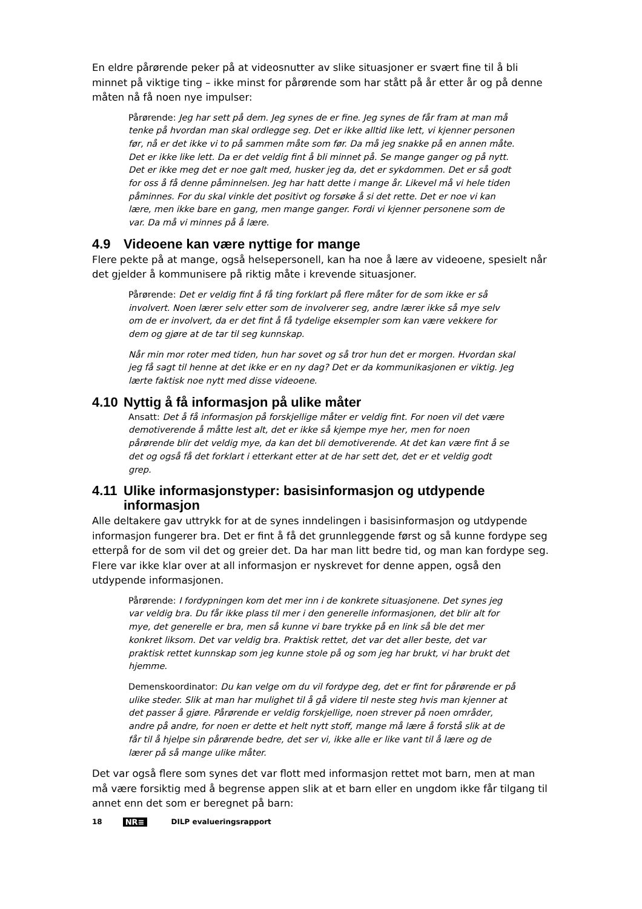En eldre pårørende peker på at videosnutter av slike situasjoner er svært fine til å bli minnet på viktige ting – ikke minst for pårørende som har stått på år etter år og på denne måten nå få noen nye impulser:
Pårørende: Jeg har sett på dem. Jeg synes de er fine. Jeg synes de får fram at man må tenke på hvordan man skal ordlegge seg. Det er ikke alltid like lett, vi kjenner personen før, nå er det ikke vi to på sammen måte som før. Da må jeg snakke på en annen måte. Det er ikke like lett. Da er det veldig fint å bli minnet på. Se mange ganger og på nytt. Det er ikke meg det er noe galt med, husker jeg da, det er sykdommen. Det er så godt for oss å få denne påminnelsen. Jeg har hatt dette i mange år. Likevel må vi hele tiden påminnes. For du skal vinkle det positivt og forsøke å si det rette. Det er noe vi kan lære, men ikke bare en gang, men mange ganger. Fordi vi kjenner personene som de var. Da må vi minnes på å lære.
4.9 Videoene kan være nyttige for mange
Flere pekte på at mange, også helsepersonell, kan ha noe å lære av videoene, spesielt når det gjelder å kommunisere på riktig måte i krevende situasjoner.
Pårørende: Det er veldig fint å få ting forklart på flere måter for de som ikke er så involvert. Noen lærer selv etter som de involverer seg, andre lærer ikke så mye selv om de er involvert, da er det fint å få tydelige eksempler som kan være vekkere for dem og gjøre at de tar til seg kunnskap.
Når min mor roter med tiden, hun har sovet og så tror hun det er morgen. Hvordan skal jeg få sagt til henne at det ikke er en ny dag? Det er da kommunikasjonen er viktig. Jeg lærte faktisk noe nytt med disse videoene.
4.10 Nyttig å få informasjon på ulike måter
Ansatt: Det å få informasjon på forskjellige måter er veldig fint. For noen vil det være demotiverende å måtte lest alt, det er ikke så kjempe mye her, men for noen pårørende blir det veldig mye, da kan det bli demotiverende. At det kan være fint å se det og også få det forklart i etterkant etter at de har sett det, det er et veldig godt grep.
4.11 Ulike informasjonstyper: basisinformasjon og utdypende informasjon
Alle deltakere gav uttrykk for at de synes inndelingen i basisinformasjon og utdypende informasjon fungerer bra. Det er fint å få det grunnleggende først og så kunne fordype seg etterpå for de som vil det og greier det. Da har man litt bedre tid, og man kan fordype seg. Flere var ikke klar over at all informasjon er nyskrevet for denne appen, også den utdypende informasjonen.
Pårørende: I fordypningen kom det mer inn i de konkrete situasjonene. Det synes jeg var veldig bra. Du får ikke plass til mer i den generelle informasjonen, det blir alt for mye, det generelle er bra, men så kunne vi bare trykke på en link så ble det mer konkret liksom. Det var veldig bra. Praktisk rettet, det var det aller beste, det var praktisk rettet kunnskap som jeg kunne stole på og som jeg har brukt, vi har brukt det hjemme.
Demenskoordinator: Du kan velge om du vil fordype deg, det er fint for pårørende er på ulike steder. Slik at man har mulighet til å gå videre til neste steg hvis man kjenner at det passer å gjøre. Pårørende er veldig forskjellige, noen strever på noen områder, andre på andre, for noen er dette et helt nytt stoff, mange må lære å forstå slik at de får til å hjelpe sin pårørende bedre, det ser vi, ikke alle er like vant til å lære og de lærer på så mange ulike måter.
Det var også flere som synes det var flott med informasjon rettet mot barn, men at man må være forsiktig med å begrense appen slik at et barn eller en ungdom ikke får tilgang til annet enn det som er beregnet på barn:
18 NR≡ DILP evalueringsrapport